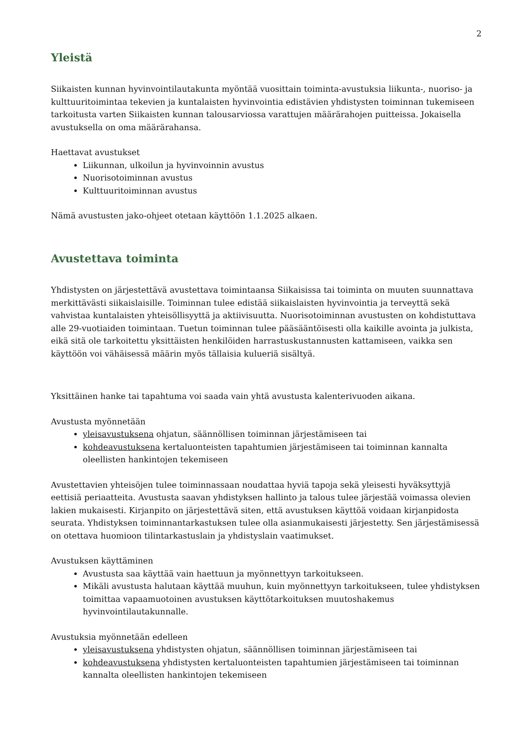2
Yleistä
Siikaisten kunnan hyvinvointilautakunta myöntää vuosittain toiminta-avustuksia liikunta-, nuoriso- ja kulttuuritoimintaa tekevien ja kuntalaisten hyvinvointia edistävien yhdistysten toiminnan tukemiseen tarkoitusta varten Siikaisten kunnan talousarviossa varattujen määrärahojen puitteissa. Jokaisella avustuksella on oma määrärahansa.
Haettavat avustukset
Liikunnan, ulkoilun ja hyvinvoinnin avustus
Nuorisotoiminnan avustus
Kulttuuritoiminnan avustus
Nämä avustusten jako-ohjeet otetaan käyttöön 1.1.2025 alkaen.
Avustettava toiminta
Yhdistysten on järjestettävä avustettava toimintaansa Siikaisissa tai toiminta on muuten suunnattava merkittävästi siikaislaisille. Toiminnan tulee edistää siikaislaisten hyvinvointia ja terveyttä sekä vahvistaa kuntalaisten yhteisöllisyyttä ja aktiivisuutta. Nuorisotoiminnan avustusten on kohdistuttava alle 29-vuotiaiden toimintaan. Tuetun toiminnan tulee pääsääntöisesti olla kaikille avointa ja julkista, eikä sitä ole tarkoitettu yksittäisten henkilöiden harrastuskustannusten kattamiseen, vaikka sen käyttöön voi vähäisessä määrin myös tällaisia kulueriä sisältyä.
Yksittäinen hanke tai tapahtuma voi saada vain yhtä avustusta kalenterivuoden aikana.
Avustusta myönnetään
yleisavustuksena ohjatun, säännöllisen toiminnan järjestämiseen tai
kohdeavustuksena kertaluonteisten tapahtumien järjestämiseen tai toiminnan kannalta oleellisten hankintojen tekemiseen
Avustettavien yhteisöjen tulee toiminnassaan noudattaa hyviä tapoja sekä yleisesti hyväksyttyjä eettisiä periaatteita. Avustusta saavan yhdistyksen hallinto ja talous tulee järjestää voimassa olevien lakien mukaisesti. Kirjanpito on järjestettävä siten, että avustuksen käyttöä voidaan kirjanpidosta seurata. Yhdistyksen toiminnantarkastuksen tulee olla asianmukaisesti järjestetty. Sen järjestämisessä on otettava huomioon tilintarkastuslain ja yhdistyslain vaatimukset.
Avustuksen käyttäminen
Avustusta saa käyttää vain haettuun ja myönnettyyn tarkoitukseen.
Mikäli avustusta halutaan käyttää muuhun, kuin myönnettyyn tarkoitukseen, tulee yhdistyksen toimittaa vapaamuotoinen avustuksen käyttötarkoituksen muutoshakemus hyvinvointilautakunnalle.
Avustuksia myönnetään edelleen
yleisavustuksena yhdistysten ohjatun, säännöllisen toiminnan järjestämiseen tai
kohdeavustuksena yhdistysten kertaluonteisten tapahtumien järjestämiseen tai toiminnan kannalta oleellisten hankintojen tekemiseen